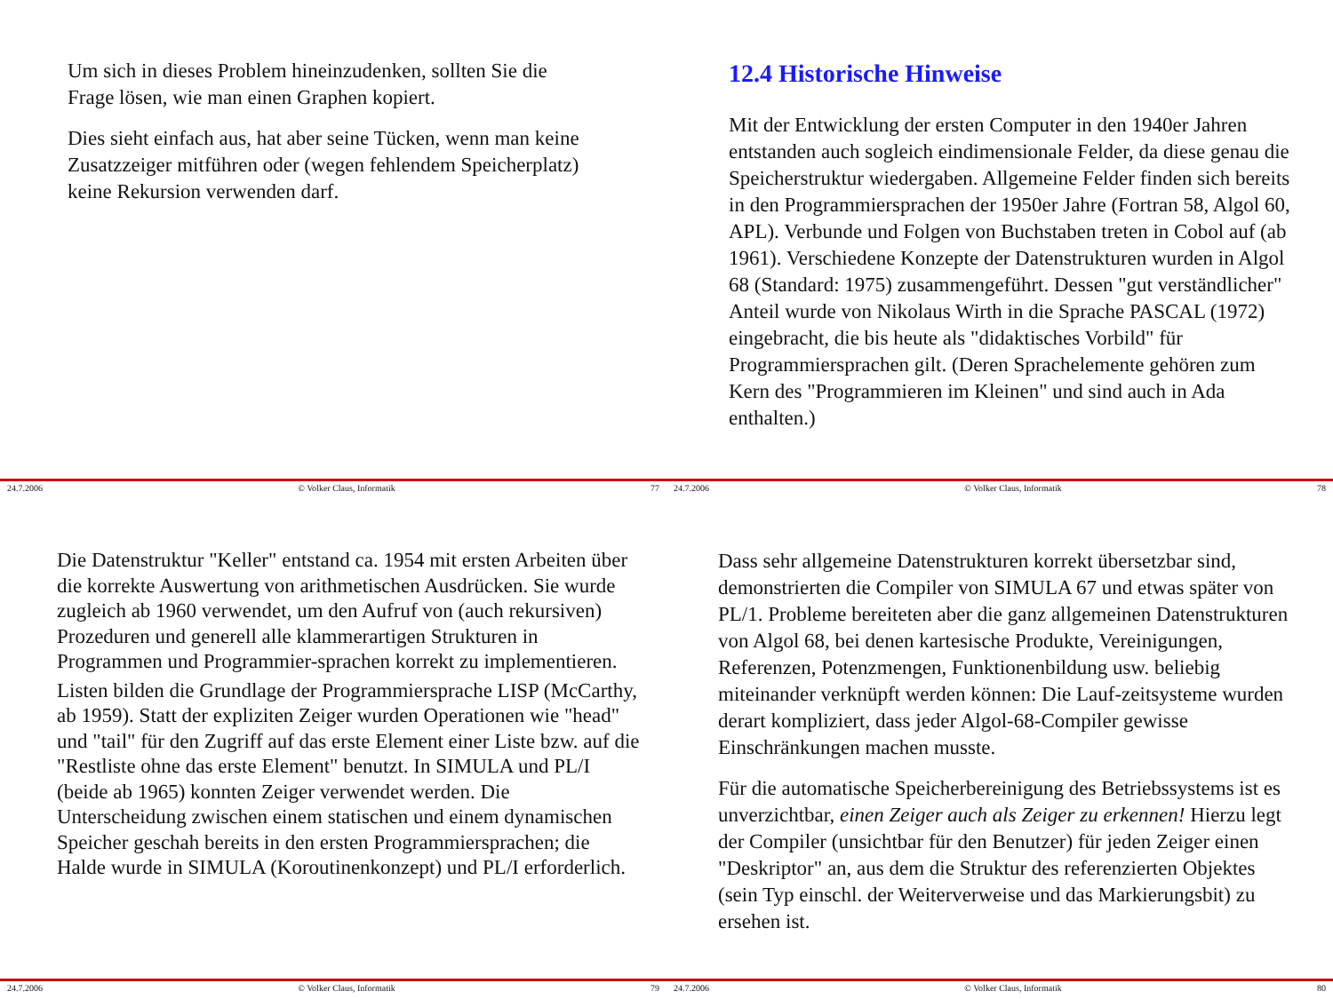Um sich in dieses Problem hineinzudenken, sollten Sie die Frage lösen, wie man einen Graphen kopiert.
Dies sieht einfach aus, hat aber seine Tücken, wenn man keine Zusatzzeiger mitführen oder (wegen fehlendem Speicherplatz) keine Rekursion verwenden darf.
24.7.2006 © Volker Claus, Informatik 77
12.4 Historische Hinweise
Mit der Entwicklung der ersten Computer in den 1940er Jahren entstanden auch sogleich eindimensionale Felder, da diese genau die Speicherstruktur wiedergaben. Allgemeine Felder finden sich bereits in den Programmiersprachen der 1950er Jahre (Fortran 58, Algol 60, APL). Verbunde und Folgen von Buchstaben treten in Cobol auf (ab 1961). Verschiedene Konzepte der Datenstrukturen wurden in Algol 68 (Standard: 1975) zusammengeführt. Dessen "gut verständlicher" Anteil wurde von Nikolaus Wirth in die Sprache PASCAL (1972) eingebracht, die bis heute als "didaktisches Vorbild" für Programmiersprachen gilt. (Deren Sprachelemente gehören zum Kern des "Programmieren im Kleinen" und sind auch in Ada enthalten.)
24.7.2006 © Volker Claus, Informatik 78
Die Datenstruktur "Keller" entstand ca. 1954 mit ersten Arbeiten über die korrekte Auswertung von arithmetischen Ausdrücken. Sie wurde zugleich ab 1960 verwendet, um den Aufruf von (auch rekursiven) Prozeduren und generell alle klammerartigen Strukturen in Programmen und Programmier-sprachen korrekt zu implementieren.
Listen bilden die Grundlage der Programmiersprache LISP (McCarthy, ab 1959). Statt der expliziten Zeiger wurden Operationen wie "head" und "tail" für den Zugriff auf das erste Element einer Liste bzw. auf die "Restliste ohne das erste Element" benutzt. In SIMULA und PL/I (beide ab 1965) konnten Zeiger verwendet werden. Die Unterscheidung zwischen einem statischen und einem dynamischen Speicher geschah bereits in den ersten Programmiersprachen; die Halde wurde in SIMULA (Koroutinenkonzept) und PL/I erforderlich.
24.7.2006 © Volker Claus, Informatik 79
Dass sehr allgemeine Datenstrukturen korrekt übersetzbar sind, demonstrierten die Compiler von SIMULA 67 und etwas später von PL/1. Probleme bereiteten aber die ganz allgemeinen Datenstrukturen von Algol 68, bei denen kartesische Produkte, Vereinigungen, Referenzen, Potenzmengen, Funktionenbildung usw. beliebig miteinander verknüpft werden können: Die Lauf-zeitsysteme wurden derart kompliziert, dass jeder Algol-68-Compiler gewisse Einschränkungen machen musste.
Für die automatische Speicherbereinigung des Betriebssystems ist es unverzichtbar, einen Zeiger auch als Zeiger zu erkennen! Hierzu legt der Compiler (unsichtbar für den Benutzer) für jeden Zeiger einen "Deskriptor" an, aus dem die Struktur des referenzierten Objektes (sein Typ einschl. der Weiterverweise und das Markierungsbit) zu ersehen ist.
24.7.2006 © Volker Claus, Informatik 80